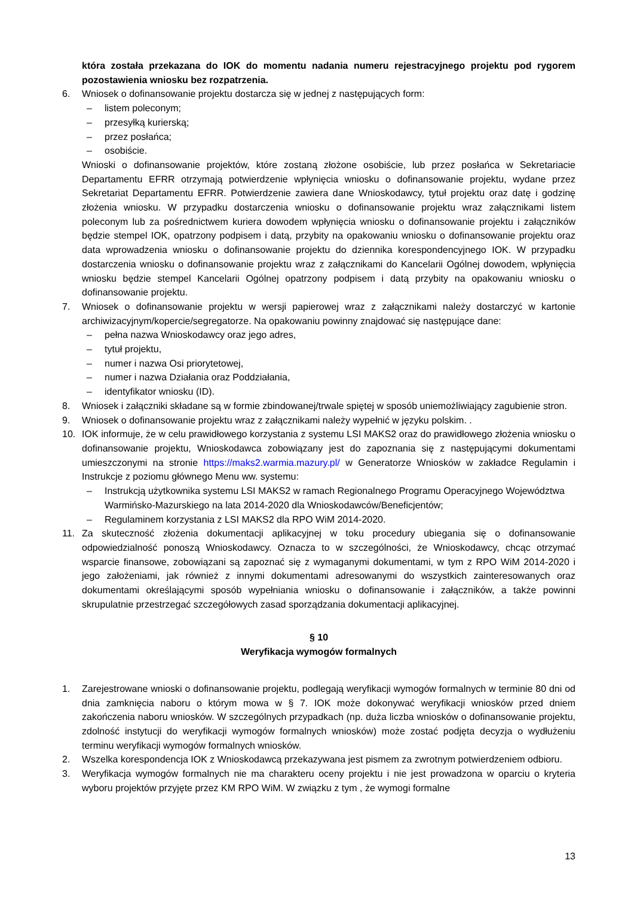która została przekazana do IOK do momentu nadania numeru rejestracyjnego projektu pod rygorem pozostawienia wniosku bez rozpatrzenia.
6. Wniosek o dofinansowanie projektu dostarcza się w jednej z następujących form:
– listem poleconym;
– przesyłką kurierską;
– przez posłańca;
– osobiście.
Wnioski o dofinansowanie projektów, które zostaną złożone osobiście, lub przez posłańca w Sekretariacie Departamentu EFRR otrzymają potwierdzenie wpłynięcia wniosku o dofinansowanie projektu, wydane przez Sekretariat Departamentu EFRR. Potwierdzenie zawiera dane Wnioskodawcy, tytuł projektu oraz datę i godzinę złożenia wniosku. W przypadku dostarczenia wniosku o dofinansowanie projektu wraz załącznikami listem poleconym lub za pośrednictwem kuriera dowodem wpłynięcia wniosku o dofinansowanie projektu i załączników będzie stempel IOK, opatrzony podpisem i datą, przybity na opakowaniu wniosku o dofinansowanie projektu oraz data wprowadzenia wniosku o dofinansowanie projektu do dziennika korespondencyjnego IOK. W przypadku dostarczenia wniosku o dofinansowanie projektu wraz z załącznikami do Kancelarii Ogólnej dowodem, wpłynięcia wniosku będzie stempel Kancelarii Ogólnej opatrzony podpisem i datą przybity na opakowaniu wniosku o dofinansowanie projektu.
7. Wniosek o dofinansowanie projektu w wersji papierowej wraz z załącznikami należy dostarczyć w kartonie archiwizacyjnym/kopercie/segregatorze. Na opakowaniu powinny znajdować się następujące dane:
– pełna nazwa Wnioskodawcy oraz jego adres,
– tytuł projektu,
– numer i nazwa Osi priorytetowej,
– numer i nazwa Działania oraz Poddziałania,
– identyfikator wniosku (ID).
8. Wniosek i załączniki składane są w formie zbindowanej/trwale spiętej w sposób uniemożliwiający zagubienie stron.
9. Wniosek o dofinansowanie projektu wraz z załącznikami należy wypełnić w języku polskim. .
10. IOK informuje, że w celu prawidłowego korzystania z systemu LSI MAKS2 oraz do prawidłowego złożenia wniosku o dofinansowanie projektu, Wnioskodawca zobowiązany jest do zapoznania się z następującymi dokumentami umieszczonymi na stronie https://maks2.warmia.mazury.pl/ w Generatorze Wniosków w zakładce Regulamin i Instrukcje z poziomu głównego Menu ww. systemu:
– Instrukcją użytkownika systemu LSI MAKS2 w ramach Regionalnego Programu Operacyjnego Województwa Warmińsko-Mazurskiego na lata 2014-2020 dla Wnioskodawców/Beneficjentów;
– Regulaminem korzystania z LSI MAKS2 dla RPO WiM 2014-2020.
11. Za skuteczność złożenia dokumentacji aplikacyjnej w toku procedury ubiegania się o dofinansowanie odpowiedzialność ponoszą Wnioskodawcy. Oznacza to w szczególności, że Wnioskodawcy, chcąc otrzymać wsparcie finansowe, zobowiązani są zapoznać się z wymaganymi dokumentami, w tym z RPO WiM 2014-2020 i jego założeniami, jak również z innymi dokumentami adresowanymi do wszystkich zainteresowanych oraz dokumentami określającymi sposób wypełniania wniosku o dofinansowanie i załączników, a także powinni skrupulatnie przestrzegać szczegółowych zasad sporządzania dokumentacji aplikacyjnej.
§ 10
Weryfikacja wymogów formalnych
1. Zarejestrowane wnioski o dofinansowanie projektu, podlegają weryfikacji wymogów formalnych w terminie 80 dni od dnia zamknięcia naboru o którym mowa w § 7. IOK może dokonywać weryfikacji wniosków przed dniem zakończenia naboru wniosków. W szczególnych przypadkach (np. duża liczba wniosków o dofinansowanie projektu, zdolność instytucji do weryfikacji wymogów formalnych wniosków) może zostać podjęta decyzja o wydłużeniu terminu weryfikacji wymogów formalnych wniosków.
2. Wszelka korespondencja IOK z Wnioskodawcą przekazywana jest pismem za zwrotnym potwierdzeniem odbioru.
3. Weryfikacja wymogów formalnych nie ma charakteru oceny projektu i nie jest prowadzona w oparciu o kryteria wyboru projektów przyjęte przez KM RPO WiM. W związku z tym , że wymogi formalne
13